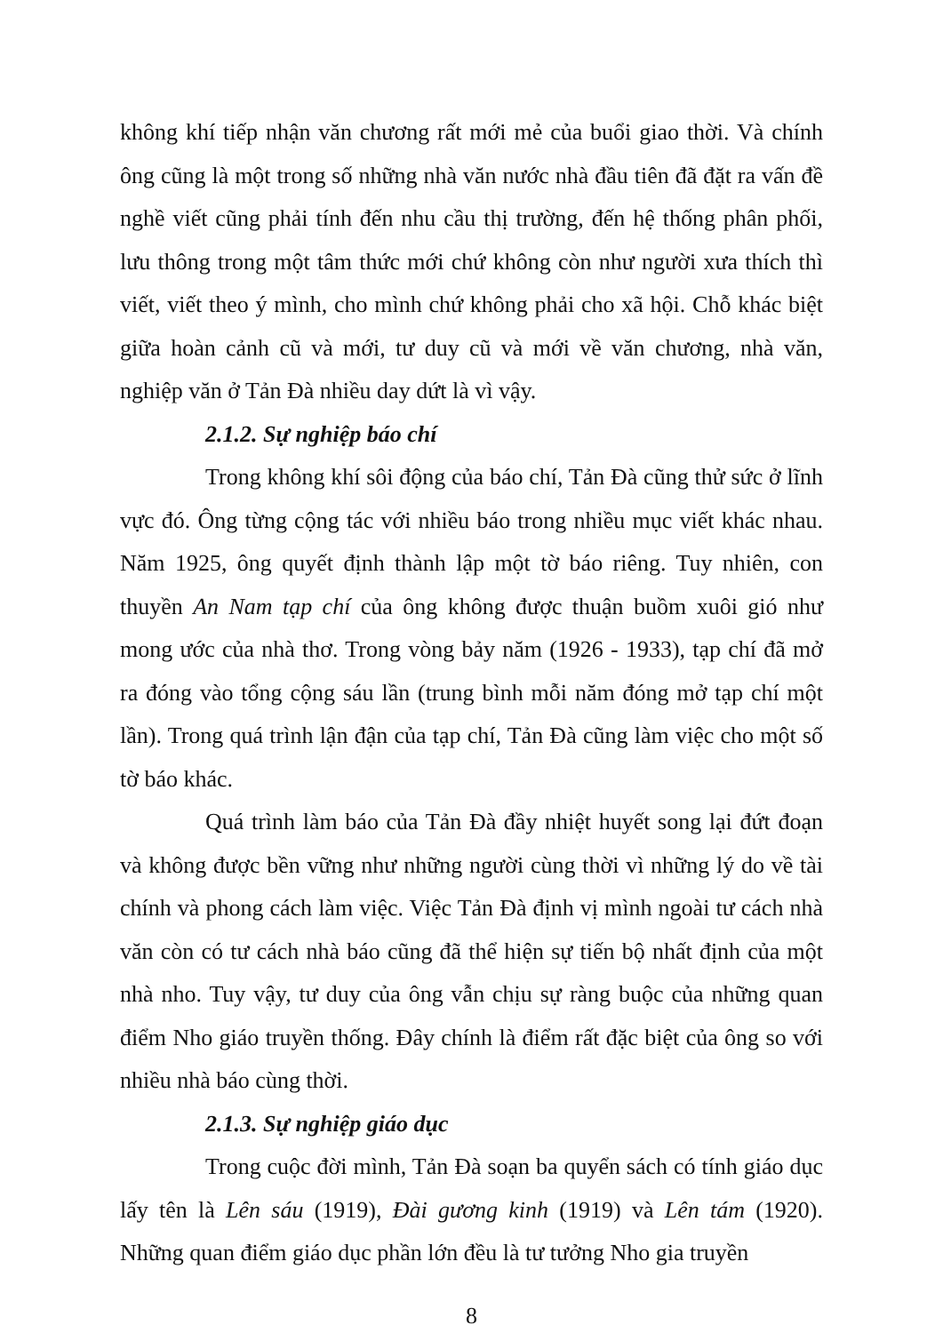không khí tiếp nhận văn chương rất mới mẻ của buổi giao thời. Và chính ông cũng là một trong số những nhà văn nước nhà đầu tiên đã đặt ra vấn đề nghề viết cũng phải tính đến nhu cầu thị trường, đến hệ thống phân phối, lưu thông trong một tâm thức mới chứ không còn như người xưa thích thì viết, viết theo ý mình, cho mình chứ không phải cho xã hội. Chỗ khác biệt giữa hoàn cảnh cũ và mới, tư duy cũ và mới về văn chương, nhà văn, nghiệp văn ở Tản Đà nhiều day dứt là vì vậy.
2.1.2. Sự nghiệp báo chí
Trong không khí sôi động của báo chí, Tản Đà cũng thử sức ở lĩnh vực đó. Ông từng cộng tác với nhiều báo trong nhiều mục viết khác nhau. Năm 1925, ông quyết định thành lập một tờ báo riêng. Tuy nhiên, con thuyền An Nam tạp chí của ông không được thuận buồm xuôi gió như mong ước của nhà thơ. Trong vòng bảy năm (1926 - 1933), tạp chí đã mở ra đóng vào tổng cộng sáu lần (trung bình mỗi năm đóng mở tạp chí một lần). Trong quá trình lận đận của tạp chí, Tản Đà cũng làm việc cho một số tờ báo khác.
Quá trình làm báo của Tản Đà đầy nhiệt huyết song lại đứt đoạn và không được bền vững như những người cùng thời vì những lý do về tài chính và phong cách làm việc. Việc Tản Đà định vị mình ngoài tư cách nhà văn còn có tư cách nhà báo cũng đã thể hiện sự tiến bộ nhất định của một nhà nho. Tuy vậy, tư duy của ông vẫn chịu sự ràng buộc của những quan điểm Nho giáo truyền thống. Đây chính là điểm rất đặc biệt của ông so với nhiều nhà báo cùng thời.
2.1.3. Sự nghiệp giáo dục
Trong cuộc đời mình, Tản Đà soạn ba quyển sách có tính giáo dục lấy tên là Lên sáu (1919), Đài gương kinh (1919) và Lên tám (1920). Những quan điểm giáo dục phần lớn đều là tư tưởng Nho gia truyền
8